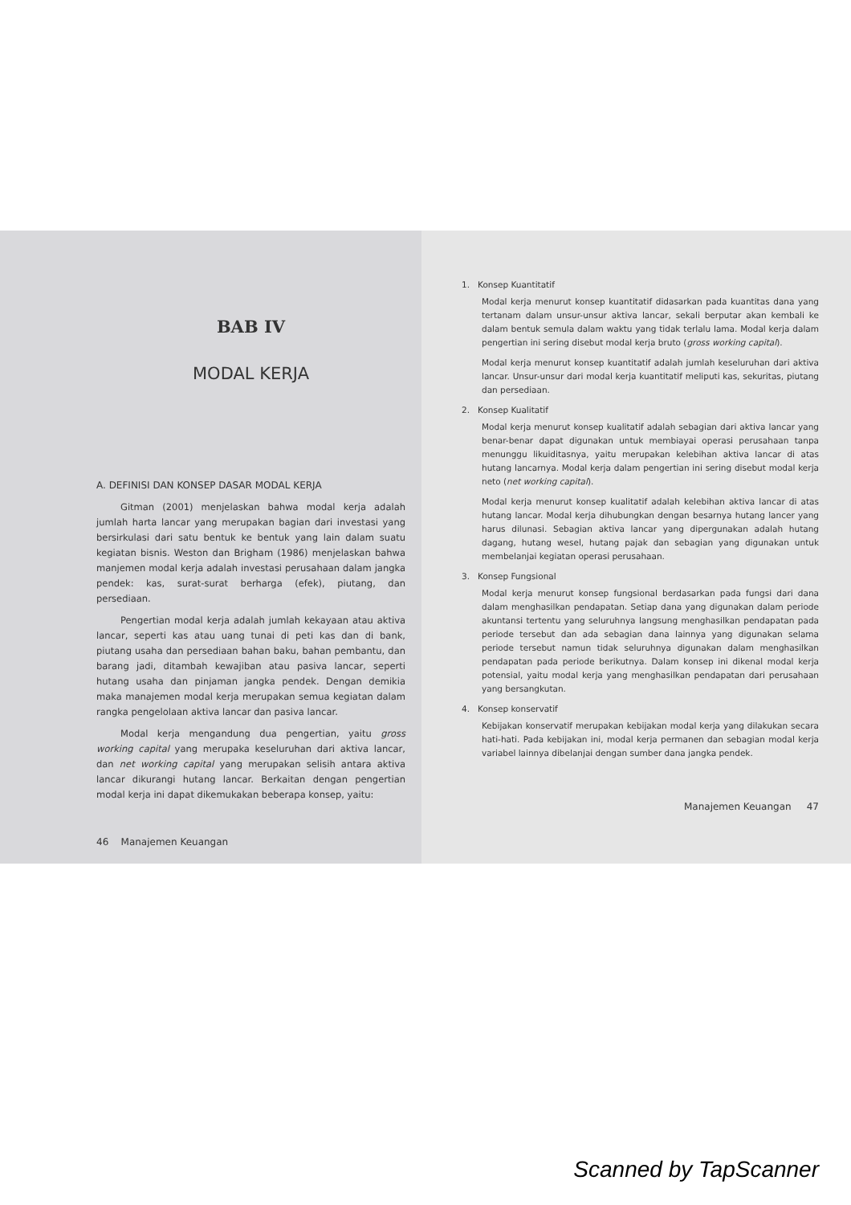BAB IV
MODAL KERJA
A. DEFINISI DAN KONSEP DASAR MODAL KERJA
Gitman (2001) menjelaskan bahwa modal kerja adalah jumlah harta lancar yang merupakan bagian dari investasi yang bersirkulasi dari satu bentuk ke bentuk yang lain dalam suatu kegiatan bisnis. Weston dan Brigham (1986) menjelaskan bahwa manjemen modal kerja adalah investasi perusahaan dalam jangka pendek: kas, surat-surat berharga (efek), piutang, dan persediaan.
Pengertian modal kerja adalah jumlah kekayaan atau aktiva lancar, seperti kas atau uang tunai di peti kas dan di bank, piutang usaha dan persediaan bahan baku, bahan pembantu, dan barang jadi, ditambah kewajiban atau pasiva lancar, seperti hutang usaha dan pinjaman jangka pendek. Dengan demikia maka manajemen modal kerja merupakan semua kegiatan dalam rangka pengelolaan aktiva lancar dan pasiva lancar.
Modal kerja mengandung dua pengertian, yaitu gross working capital yang merupaka keseluruhan dari aktiva lancar, dan net working capital yang merupakan selisih antara aktiva lancar dikurangi hutang lancar. Berkaitan dengan pengertian modal kerja ini dapat dikemukakan beberapa konsep, yaitu:
46 Manajemen Keuangan
1. Konsep Kuantitatif
Modal kerja menurut konsep kuantitatif didasarkan pada kuantitas dana yang tertanam dalam unsur-unsur aktiva lancar, sekali berputar akan kembali ke dalam bentuk semula dalam waktu yang tidak terlalu lama. Modal kerja dalam pengertian ini sering disebut modal kerja bruto (gross working capital).
Modal kerja menurut konsep kuantitatif adalah jumlah keseluruhan dari aktiva lancar. Unsur-unsur dari modal kerja kuantitatif meliputi kas, sekuritas, piutang dan persediaan.
2. Konsep Kualitatif
Modal kerja menurut konsep kualitatif adalah sebagian dari aktiva lancar yang benar-benar dapat digunakan untuk membiayai operasi perusahaan tanpa menunggu likuiditasnya, yaitu merupakan kelebihan aktiva lancar di atas hutang lancarnya. Modal kerja dalam pengertian ini sering disebut modal kerja neto (net working capital).
Modal kerja menurut konsep kualitatif adalah kelebihan aktiva lancar di atas hutang lancar. Modal kerja dihubungkan dengan besarnya hutang lancer yang harus dilunasi. Sebagian aktiva lancar yang dipergunakan adalah hutang dagang, hutang wesel, hutang pajak dan sebagian yang digunakan untuk membelanjai kegiatan operasi perusahaan.
3. Konsep Fungsional
Modal kerja menurut konsep fungsional berdasarkan pada fungsi dari dana dalam menghasilkan pendapatan. Setiap dana yang digunakan dalam periode akuntansi tertentu yang seluruhnya langsung menghasilkan pendapatan pada periode tersebut dan ada sebagian dana lainnya yang digunakan selama periode tersebut namun tidak seluruhnya digunakan dalam menghasilkan pendapatan pada periode berikutnya. Dalam konsep ini dikenal modal kerja potensial, yaitu modal kerja yang menghasilkan pendapatan dari perusahaan yang bersangkutan.
4. Konsep konservatif
Kebijakan konservatif merupakan kebijakan modal kerja yang dilakukan secara hati-hati. Pada kebijakan ini, modal kerja permanen dan sebagian modal kerja variabel lainnya dibelanjai dengan sumber dana jangka pendek.
Manajemen Keuangan 47
Scanned by TapScanner